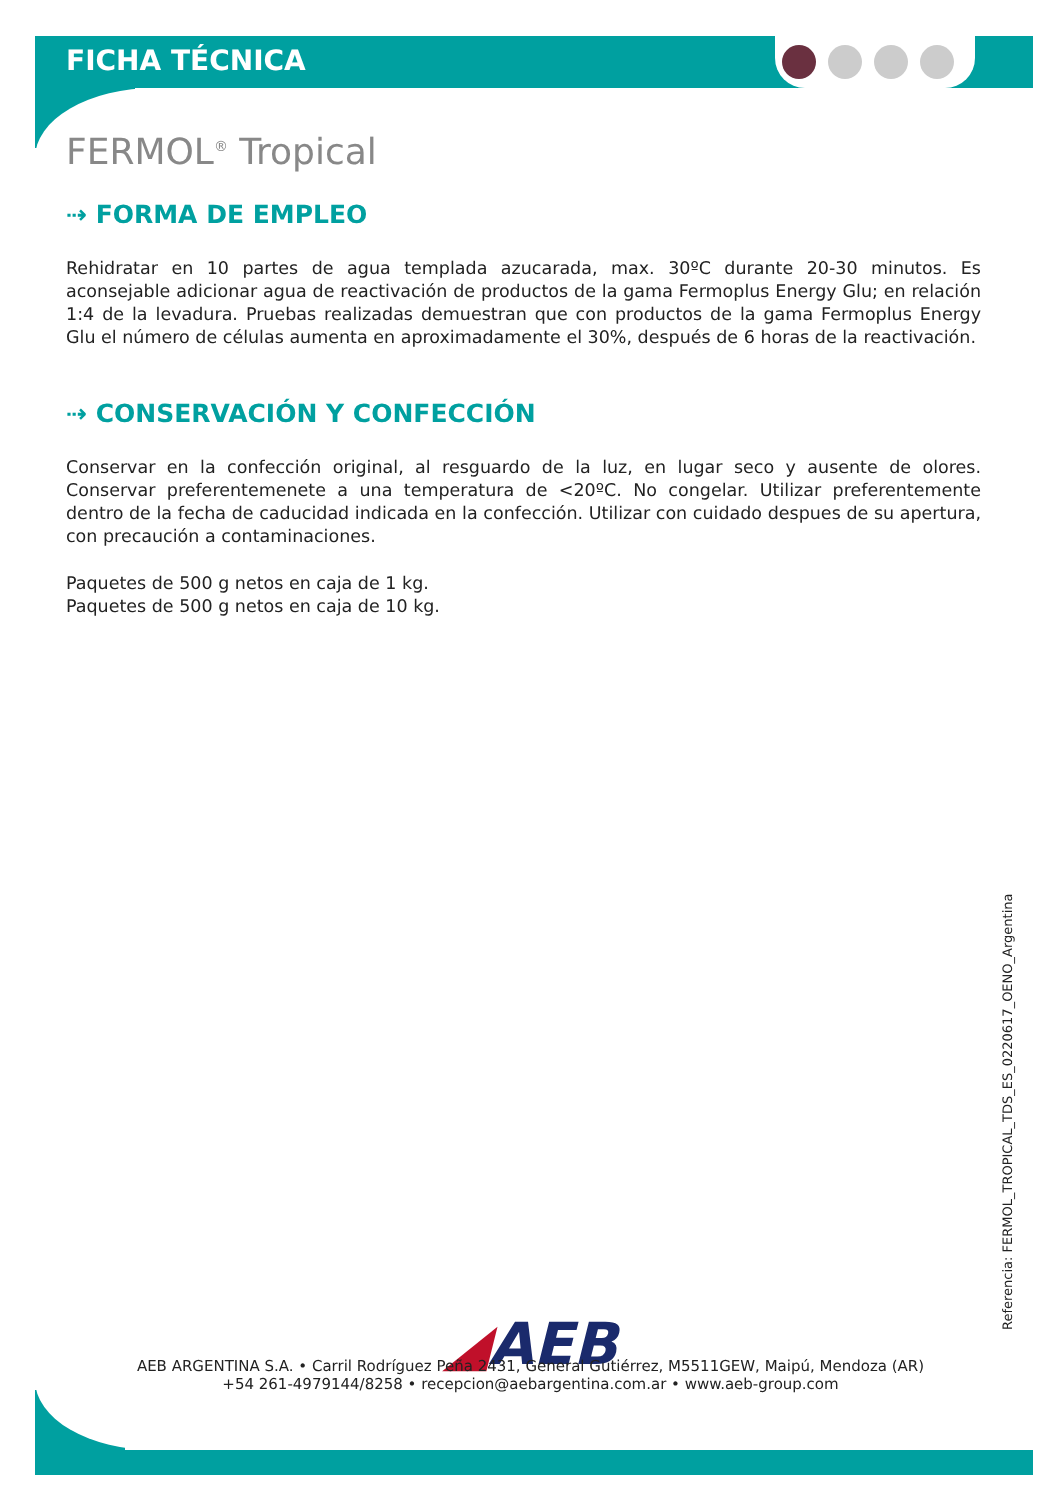FICHA TÉCNICA
FERMOL<sup>®</sup> Tropical
⇢ FORMA DE EMPLEO
Rehidratar en 10 partes de agua templada azucarada, max. 30ºC durante 20-30 minutos. Es aconsejable adicionar agua de reactivación de productos de la gama Fermoplus Energy Glu; en relación 1:4 de la levadura. Pruebas realizadas demuestran que con productos de la gama Fermoplus Energy Glu el número de células aumenta en aproximadamente el 30%, después de 6 horas de la reactivación.
⇢ CONSERVACIÓN Y CONFECCIÓN
Conservar en la confección original, al resguardo de la luz, en lugar seco y ausente de olores. Conservar preferentemenete a una temperatura de <20ºC. No congelar. Utilizar preferentemente dentro de la fecha de caducidad indicada en la confección. Utilizar con cuidado despues de su apertura, con precaución a contaminaciones.
Paquetes de 500 g netos en caja de 1 kg.
Paquetes de 500 g netos en caja de 10 kg.
Referencia: FERMOL_TROPICAL_TDS_ES_0220617_OENO_Argentina
◢AEB
AEB ARGENTINA S.A. • Carril Rodríguez Peña 2431, General Gutiérrez, M5511GEW, Maipú, Mendoza (AR)
+54 261-4979144/8258 • recepcion@aebargentina.com.ar • www.aeb-group.com